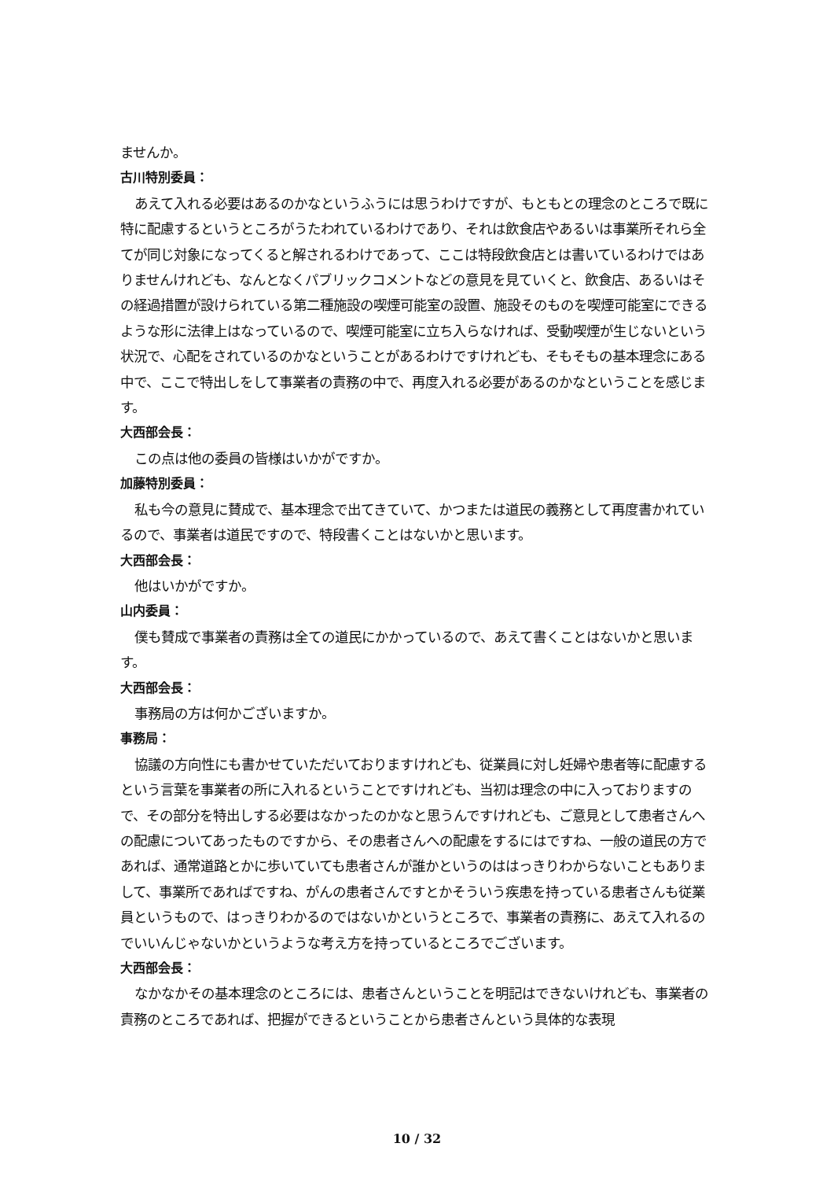ませんか。
古川特別委員：
あえて入れる必要はあるのかなというふうには思うわけですが、もともとの理念のところで既に特に配慮するというところがうたわれているわけであり、それは飲食店やあるいは事業所それら全てが同じ対象になってくると解されるわけであって、ここは特段飲食店とは書いているわけではありませんけれども、なんとなくパブリックコメントなどの意見を見ていくと、飲食店、あるいはその経過措置が設けられている第二種施設の喫煙可能室の設置、施設そのものを喫煙可能室にできるような形に法律上はなっているので、喫煙可能室に立ち入らなければ、受動喫煙が生じないという状況で、心配をされているのかなということがあるわけですけれども、そもそもの基本理念にある中で、ここで特出しをして事業者の責務の中で、再度入れる必要があるのかなということを感じます。
大西部会長：
この点は他の委員の皆様はいかがですか。
加藤特別委員：
私も今の意見に賛成で、基本理念で出てきていて、かつまたは道民の義務として再度書かれているので、事業者は道民ですので、特段書くことはないかと思います。
大西部会長：
他はいかがですか。
山内委員：
僕も賛成で事業者の責務は全ての道民にかかっているので、あえて書くことはないかと思います。
大西部会長：
事務局の方は何かございますか。
事務局：
協議の方向性にも書かせていただいておりますけれども、従業員に対し妊婦や患者等に配慮するという言葉を事業者の所に入れるということですけれども、当初は理念の中に入っておりますので、その部分を特出しする必要はなかったのかなと思うんですけれども、ご意見として患者さんへの配慮についてあったものですから、その患者さんへの配慮をするにはですね、一般の道民の方であれば、通常道路とかに歩いていても患者さんが誰かというのははっきりわからないこともありまして、事業所であればですね、がんの患者さんですとかそういう疾患を持っている患者さんも従業員というもので、はっきりわかるのではないかというところで、事業者の責務に、あえて入れるのでいいんじゃないかというような考え方を持っているところでございます。
大西部会長：
なかなかその基本理念のところには、患者さんということを明記はできないけれども、事業者の責務のところであれば、把握ができるということから患者さんという具体的な表現
10 / 32